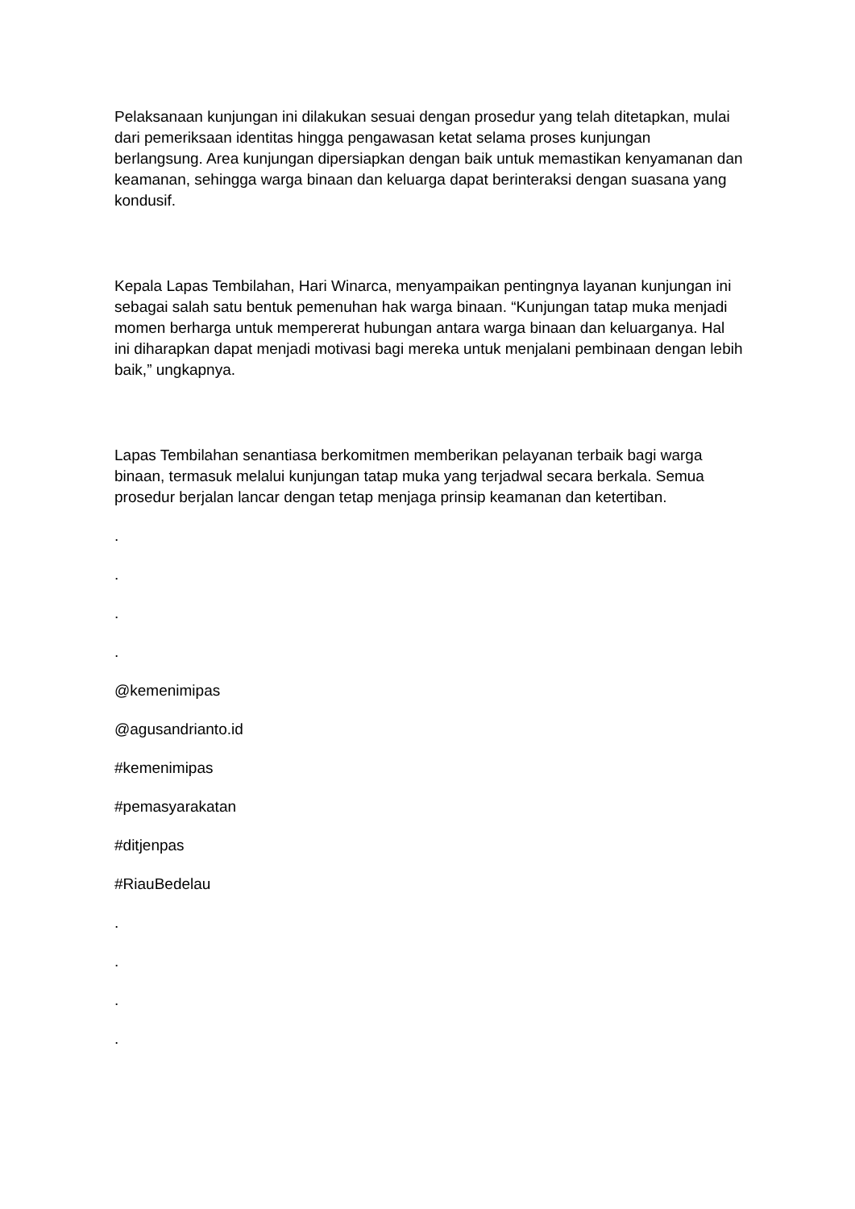Pelaksanaan kunjungan ini dilakukan sesuai dengan prosedur yang telah ditetapkan, mulai dari pemeriksaan identitas hingga pengawasan ketat selama proses kunjungan berlangsung. Area kunjungan dipersiapkan dengan baik untuk memastikan kenyamanan dan keamanan, sehingga warga binaan dan keluarga dapat berinteraksi dengan suasana yang kondusif.
Kepala Lapas Tembilahan, Hari Winarca, menyampaikan pentingnya layanan kunjungan ini sebagai salah satu bentuk pemenuhan hak warga binaan. “Kunjungan tatap muka menjadi momen berharga untuk mempererat hubungan antara warga binaan dan keluarganya. Hal ini diharapkan dapat menjadi motivasi bagi mereka untuk menjalani pembinaan dengan lebih baik,” ungkapnya.
Lapas Tembilahan senantiasa berkomitmen memberikan pelayanan terbaik bagi warga binaan, termasuk melalui kunjungan tatap muka yang terjadwal secara berkala. Semua prosedur berjalan lancar dengan tetap menjaga prinsip keamanan dan ketertiban.
.
.
.
.
@kemenimipas
@agusandrianto.id
#kemenimipas
#pemasyarakatan
#ditjenpas
#RiauBedelau
.
.
.
.